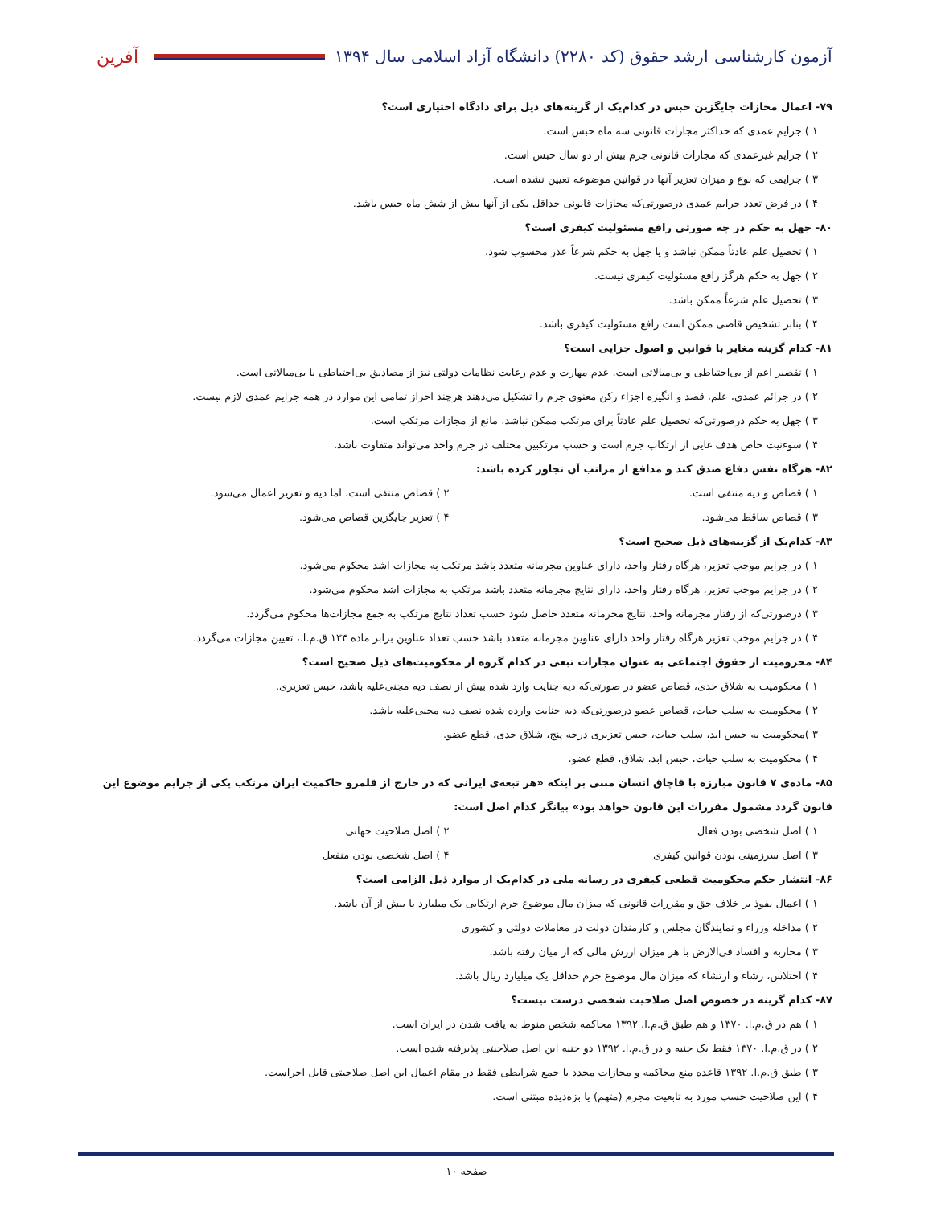آزمون کارشناسی ارشد حقوق (کد ۲۲۸۰) دانشگاه آزاد اسلامی سال ۱۳۹۴ آفرین
۷۹- اعمال مجازات جایگزین حبس در کدام‌یک از گزینه‌های ذیل برای دادگاه اختیاری است؟
۱ ) جرایم عمدی که حداکثر مجازات قانونی سه ماه حبس است.
۲ ) جرایم غیرعمدی که مجازات قانونی جرم بیش از دو سال حبس است.
۳ ) جرایمی که نوع و میزان تعزیر آنها در قوانین موضوعه تعیین نشده است.
۴ ) در فرض تعدد جرایم عمدی درصورتی‌که مجازات قانونی حداقل یکی از آنها بیش از شش ماه حبس باشد.
۸۰- جهل به حکم در چه صورتی رافع مسئولیت کیفری است؟
۱ ) تحصیل علم عادتاً ممکن نباشد و یا جهل به حکم شرعاً عذر محسوب شود.
۲ ) جهل به حکم هرگز رافع مسئولیت کیفری نیست.
۳ ) تحصیل علم شرعاً ممکن باشد.
۴ ) بنابر تشخیص قاضی ممکن است رافع مسئولیت کیفری باشد.
۸۱- کدام گزینه مغایر با قوانین و اصول جزایی است؟
۱ ) تقصیر اعم از بی‌احتیاطی و بی‌مبالاتی است. عدم مهارت و عدم رعایت نظامات دولتی نیز از مصادیق بی‌احتیاطی یا بی‌مبالاتی است.
۲ ) در جرائم عمدی، علم، قصد و انگیزه اجزاء رکن معنوی جرم را تشکیل می‌دهند هرچند احراز تمامی این موارد در همه جرایم عمدی لازم نیست.
۳ ) جهل به حکم درصورتی‌که تحصیل علم عادتاً برای مرتکب ممکن نباشد، مانع از مجازات مرتکب است.
۴ ) سوءنیت خاص هدف غایی از ارتکاب جرم است و حسب مرتکبین مختلف در جرم واحد می‌تواند متفاوت باشد.
۸۲- هرگاه نفس دفاع صدق کند و مدافع از مراتب آن تجاوز کرده باشد:
۱ ) قصاص و دیه منتفی است. ۲ ) قصاص منتفی است، اما دیه و تعزیر اعمال می‌شود.
۳ ) قصاص ساقط می‌شود. ۴ ) تعزیر جایگزین قصاص می‌شود.
۸۳- کدام‌یک از گزینه‌های ذیل صحیح است؟
۱ ) در جرایم موجب تعزیر، هرگاه رفتار واحد، دارای عناوین مجرمانه متعدد باشد مرتکب به مجازات اشد محکوم می‌شود.
۲ ) در جرایم موجب تعزیر، هرگاه رفتار واحد، دارای نتایج مجرمانه متعدد باشد مرتکب به مجازات اشد محکوم می‌شود.
۳ ) درصورتی‌که از رفتار مجرمانه واحد، نتایج مجرمانه متعدد حاصل شود حسب تعداد نتایج مرتکب به جمع مجازات‌ها محکوم می‌گردد.
۴ ) در جرایم موجب تعزیر هرگاه رفتار واحد دارای عناوین مجرمانه متعدد باشد حسب تعداد عناوین برابر ماده ۱۳۴ ق.م.ا.، تعیین مجازات می‌گردد.
۸۴- محرومیت از حقوق اجتماعی به عنوان مجازات تبعی در کدام گروه از محکومیت‌های ذیل صحیح است؟
۱ ) محکومیت به شلاق حدی، قصاص عضو در صورتی‌که دیه جنایت وارد شده بیش از نصف دیه مجنی‌علیه باشد، حبس تعزیری.
۲ ) محکومیت به سلب حیات، قصاص عضو درصورتی‌که دیه جنایت وارده شده نصف دیه مجنی‌علیه باشد.
۳ )محکومیت به حبس ابد، سلب حیات، حبس تعزیری درجه پنج، شلاق حدی، قطع عضو.
۴ ) محکومیت به سلب حیات، حبس ابد، شلاق، قطع عضو.
۸۵- ماده‌ی ۷ قانون مبارزه با قاچاق انسان مبنی بر اینکه «هر تبعه‌ی ایرانی که در خارج از قلمرو حاکمیت ایران مرتکب یکی از جرایم موضوع این قانون گردد مشمول مقررات این قانون خواهد بود» بیانگر کدام اصل است:
۱ ) اصل شخصی بودن فعال ۲ ) اصل صلاحیت جهانی
۳ ) اصل سرزمینی بودن قوانین کیفری
۴ ) اصل شخصی بودن منفعل
۸۶- انتشار حکم محکومیت قطعی کیفری در رسانه ملی در کدام‌یک از موارد ذیل الزامی است؟
۱ ) اعمال نفوذ بر خلاف حق و مقررات قانونی که میزان مال موضوع جرم ارتکابی یک میلیارد یا بیش از آن باشد.
۲ ) مداخله وزراء و نمایندگان مجلس و کارمندان دولت در معاملات دولتی و کشوری
۳ ) محاربه و افساد فی‌الارض با هر میزان ارزش مالی که از میان رفته باشد.
۴ ) اختلاس، رشاء و ارتشاء که میزان مال موضوع جرم حداقل یک میلیارد ریال باشد.
۸۷- کدام گزینه در خصوص اصل صلاحیت شخصی درست نیست؟
۱ ) هم در ق.م.ا. ۱۳۷۰ و هم طبق ق.م.ا. ۱۳۹۲ محاکمه شخص منوط به یافت شدن در ایران است.
۲ ) در ق.م.ا. ۱۳۷۰ فقط یک جنبه و در ق.م.ا. ۱۳۹۲ دو جنبه این اصل صلاحیتی پذیرفته شده است.
۳ ) طبق ق.م.ا. ۱۳۹۲ قاعده منع محاکمه و مجازات مجدد با جمع شرایطی فقط در مقام اعمال این اصل صلاحیتی قابل اجراست.
۴ ) این صلاحیت حسب مورد به تابعیت مجرم (متهم) یا بزه‌دیده مبتنی است.
صفحه ۱۰